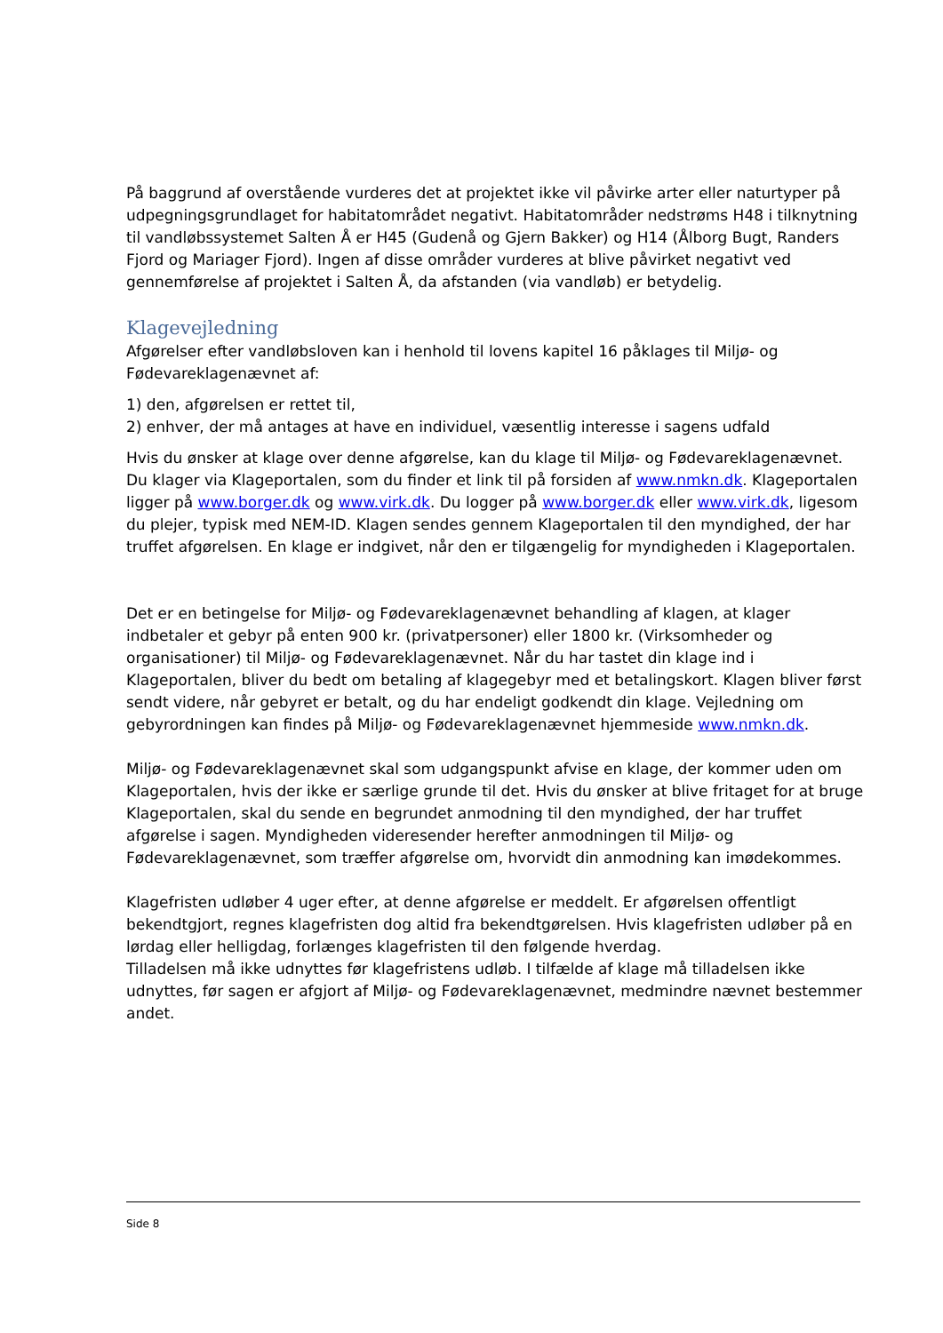På baggrund af overstående vurderes det at projektet ikke vil påvirke arter eller naturtyper på udpegningsgrundlaget for habitatområdet negativt. Habitatområder nedstrøms H48 i tilknytning til vandløbssystemet Salten Å er H45 (Gudenå og Gjern Bakker) og H14 (Ålborg Bugt, Randers Fjord og Mariager Fjord). Ingen af disse områder vurderes at blive påvirket negativt ved gennemførelse af projektet i Salten Å, da afstanden (via vandløb) er betydelig.
Klagevejledning
Afgørelser efter vandløbsloven kan i henhold til lovens kapitel 16 påklages til Miljø- og Fødevareklagenævnet af:
1) den, afgørelsen er rettet til,
2) enhver, der må antages at have en individuel, væsentlig interesse i sagens udfald
Hvis du ønsker at klage over denne afgørelse, kan du klage til Miljø- og Fødevareklagenævnet. Du klager via Klageportalen, som du finder et link til på forsiden af www.nmkn.dk. Klageportalen ligger på www.borger.dk og www.virk.dk. Du logger på www.borger.dk eller www.virk.dk, ligesom du plejer, typisk med NEM-ID. Klagen sendes gennem Klageportalen til den myndighed, der har truffet afgørelsen. En klage er indgivet, når den er tilgængelig for myndigheden i Klageportalen.
Det er en betingelse for Miljø- og Fødevareklagenævnet behandling af klagen, at klager indbetaler et gebyr på enten 900 kr. (privatpersoner) eller 1800 kr. (Virksomheder og organisationer) til Miljø- og Fødevareklagenævnet. Når du har tastet din klage ind i Klageportalen, bliver du bedt om betaling af klagegebyr med et betalingskort. Klagen bliver først sendt videre, når gebyret er betalt, og du har endeligt godkendt din klage. Vejledning om gebyrordningen kan findes på Miljø- og Fødevareklagenævnet hjemmeside www.nmkn.dk.
Miljø- og Fødevareklagenævnet skal som udgangspunkt afvise en klage, der kommer uden om Klageportalen, hvis der ikke er særlige grunde til det. Hvis du ønsker at blive fritaget for at bruge Klageportalen, skal du sende en begrundet anmodning til den myndighed, der har truffet afgørelse i sagen. Myndigheden videresender herefter anmodningen til Miljø- og Fødevareklagenævnet, som træffer afgørelse om, hvorvidt din anmodning kan imødekommes.
Klagefristen udløber 4 uger efter, at denne afgørelse er meddelt. Er afgørelsen offentligt bekendtgjort, regnes klagefristen dog altid fra bekendtgørelsen. Hvis klagefristen udløber på en lørdag eller helligdag, forlænges klagefristen til den følgende hverdag.
Tilladelsen må ikke udnyttes før klagefristens udløb. I tilfælde af klage må tilladelsen ikke udnyttes, før sagen er afgjort af Miljø- og Fødevareklagenævnet, medmindre nævnet bestemmer andet.
Side 8